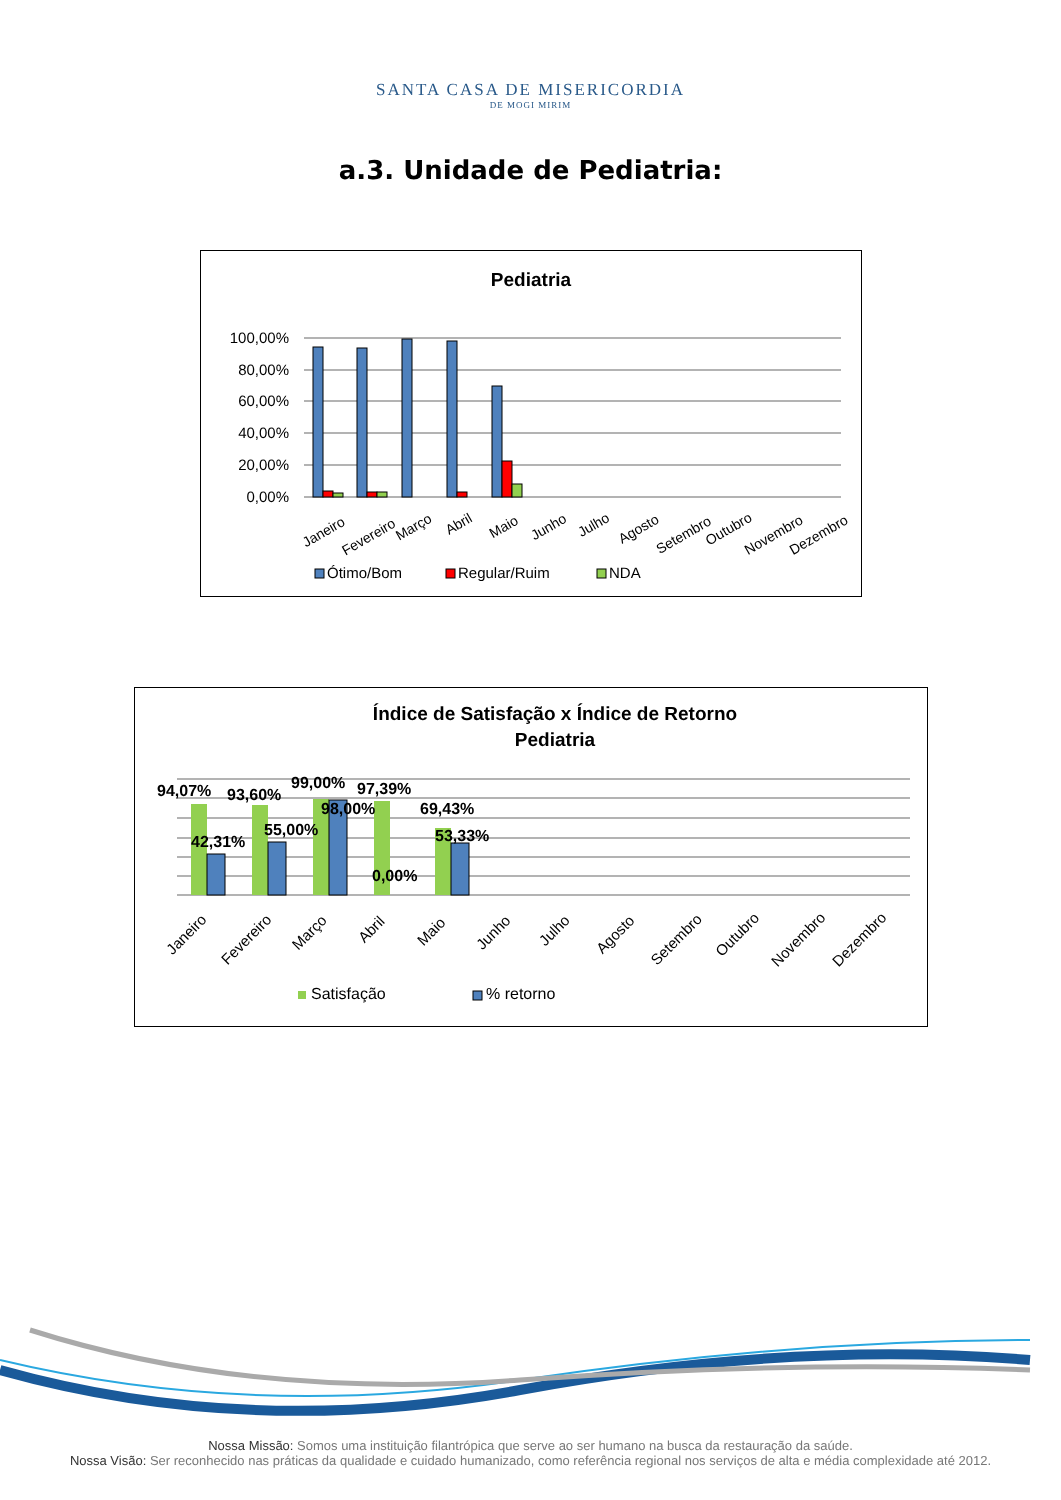SANTA CASA DE MISERICORDIA
DE MOGI MIRIM
a.3. Unidade de Pediatria:
Pediatria
100,00%
80,00%
60,00%
40,00%
20,00%
0,00%
Janeiro
Fevereiro
Março
Abril
Maio
Junho
Julho
Agosto
Setembro
Outubro
Novembro
Dezembro
Ótimo/Bom
Regular/Ruim
NDA
Índice de Satisfação x Índice de Retorno
Pediatria
94,07%
93,60%
99,00%
97,39%
98,00%
69,43%
42,31%
55,00%
53,33%
0,00%
Janeiro
Fevereiro
Março
Abril
Maio
Junho
Julho
Agosto
Setembro
Outubro
Novembro
Dezembro
Satisfação
% retorno
Nossa Missão: Somos uma instituição filantrópica que serve ao ser humano na busca da restauração da saúde.
Nossa Visão: Ser reconhecido nas práticas da qualidade e cuidado humanizado, como referência regional nos serviços de alta e média complexidade até 2012.